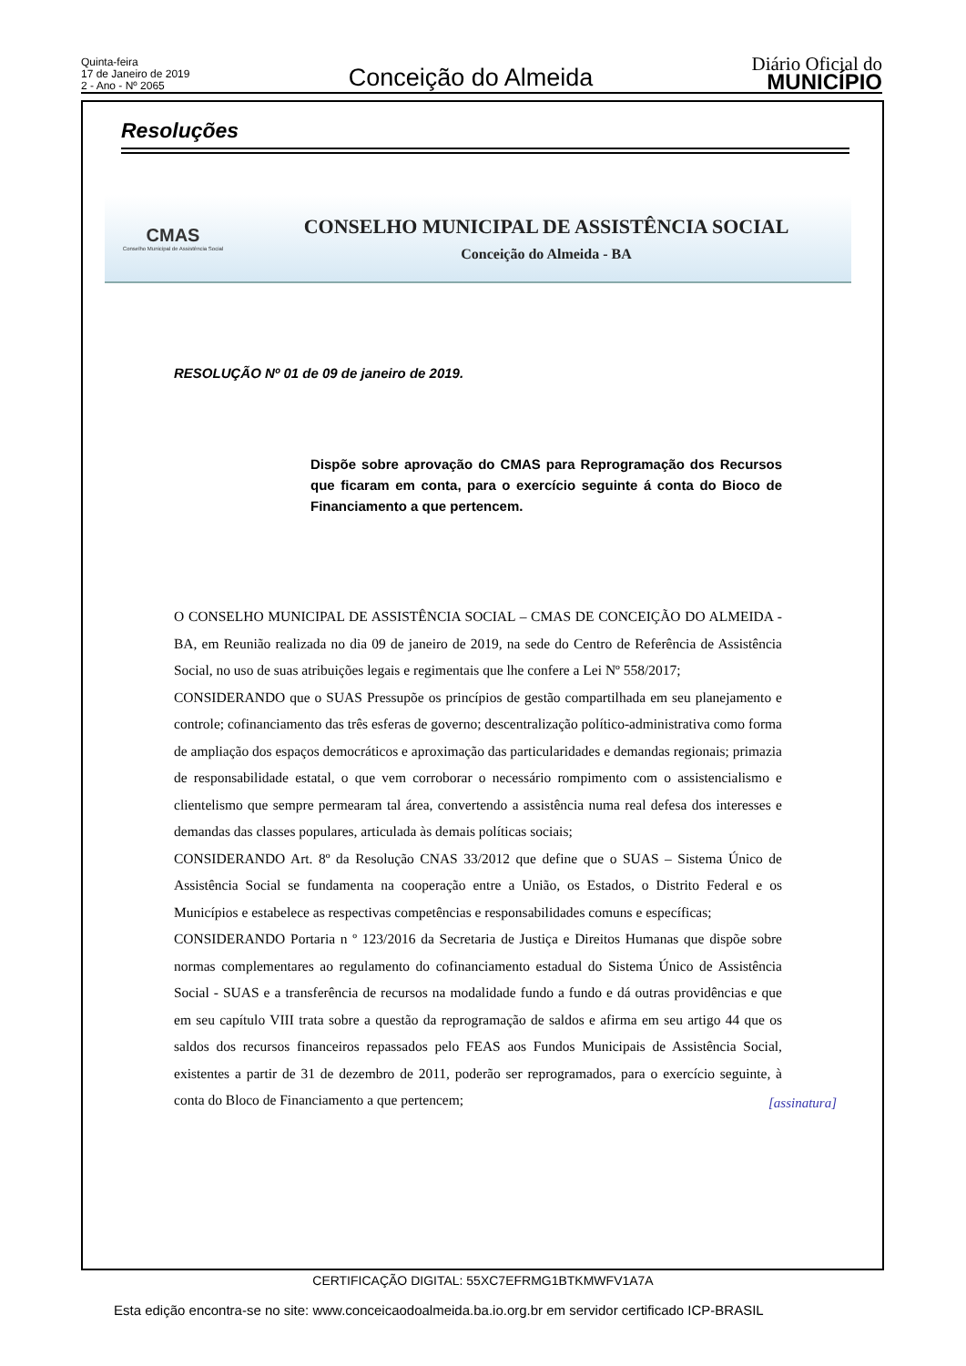Quinta-feira
17 de Janeiro de 2019
2 - Ano - Nº 2065
Conceição do Almeida
Diário Oficial do
MUNICÍPIO
Resoluções
CMAS
Conselho Municipal de Assistência Social
CONSELHO MUNICIPAL DE ASSISTÊNCIA SOCIAL
Conceição do Almeida - BA
RESOLUÇÃO Nº 01 de 09 de janeiro de 2019.
Dispõe sobre aprovação do CMAS para Reprogramação dos Recursos que ficaram em conta, para o exercício seguinte á conta do Bioco de Financiamento a que pertencem.
O CONSELHO MUNICIPAL DE ASSISTÊNCIA SOCIAL – CMAS DE CONCEIÇÃO DO ALMEIDA - BA, em Reunião realizada no dia 09 de janeiro de 2019, na sede do Centro de Referência de Assistência Social, no uso de suas atribuições legais e regimentais que lhe confere a Lei Nº 558/2017;
CONSIDERANDO que o SUAS Pressupõe os princípios de gestão compartilhada em seu planejamento e controle; cofinanciamento das três esferas de governo; descentralização político-administrativa como forma de ampliação dos espaços democráticos e aproximação das particularidades e demandas regionais; primazia de responsabilidade estatal, o que vem corroborar o necessário rompimento com o assistencialismo e clientelismo que sempre permearam tal área, convertendo a assistência numa real defesa dos interesses e demandas das classes populares, articulada às demais políticas sociais;
CONSIDERANDO Art. 8º da Resolução CNAS 33/2012 que define que o SUAS – Sistema Único de Assistência Social se fundamenta na cooperação entre a União, os Estados, o Distrito Federal e os Municípios e estabelece as respectivas competências e responsabilidades comuns e específicas;
CONSIDERANDO Portaria n º 123/2016 da Secretaria de Justiça e Direitos Humanas que dispõe sobre normas complementares ao regulamento do cofinanciamento estadual do Sistema Único de Assistência Social - SUAS e a transferência de recursos na modalidade fundo a fundo e dá outras providências e que em seu capítulo VIII trata sobre a questão da reprogramação de saldos e afirma em seu artigo 44 que os saldos dos recursos financeiros repassados pelo FEAS aos Fundos Municipais de Assistência Social, existentes a partir de 31 de dezembro de 2011, poderão ser reprogramados, para o exercício seguinte, à conta do Bloco de Financiamento a que pertencem;
[assinatura]
CERTIFICAÇÃO DIGITAL: 55XC7EFRMG1BTKMWFV1A7A
Esta edição encontra-se no site: www.conceicaodoalmeida.ba.io.org.br em servidor certificado ICP-BRASIL